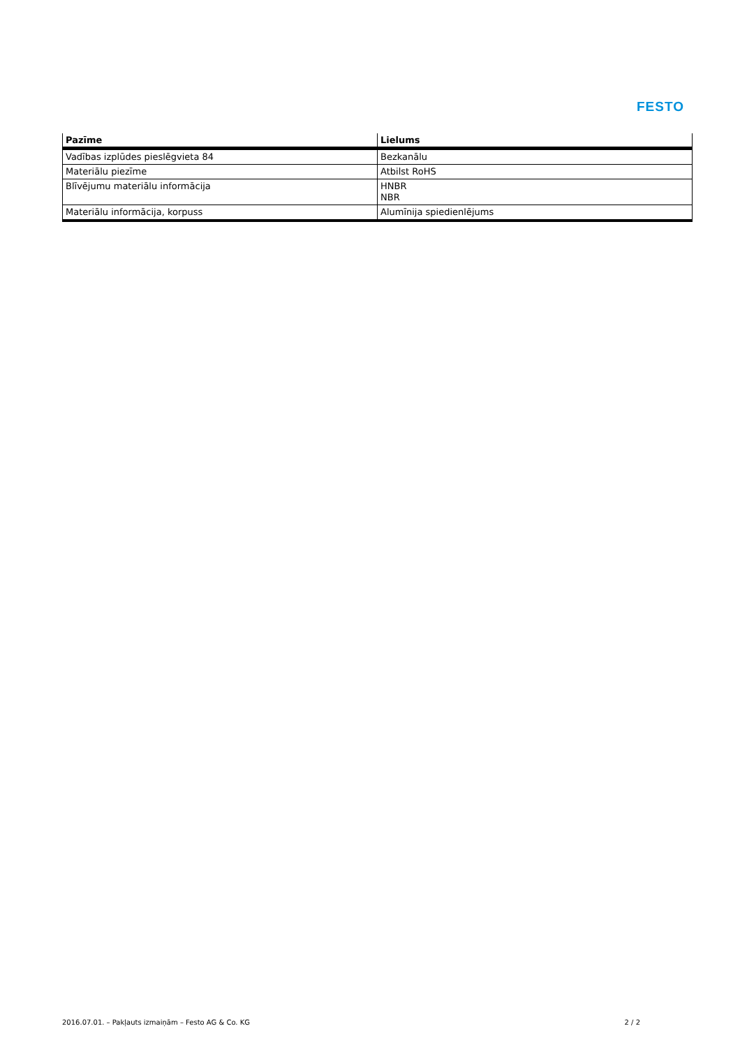FESTO
| Pazīme | Lielums |
| --- | --- |
| Vadības izplūdes pieslēgvieta 84 | Bezkanālu |
| Materiālu piezīme | Atbilst RoHS |
| Blīvējumu materiālu informācija | HNBR NBR |
| Materiālu informācija, korpuss | Alumīnija spiedienlējums |
2016.07.01. – Pakļauts izmaiņām – Festo AG & Co. KG 2 / 2